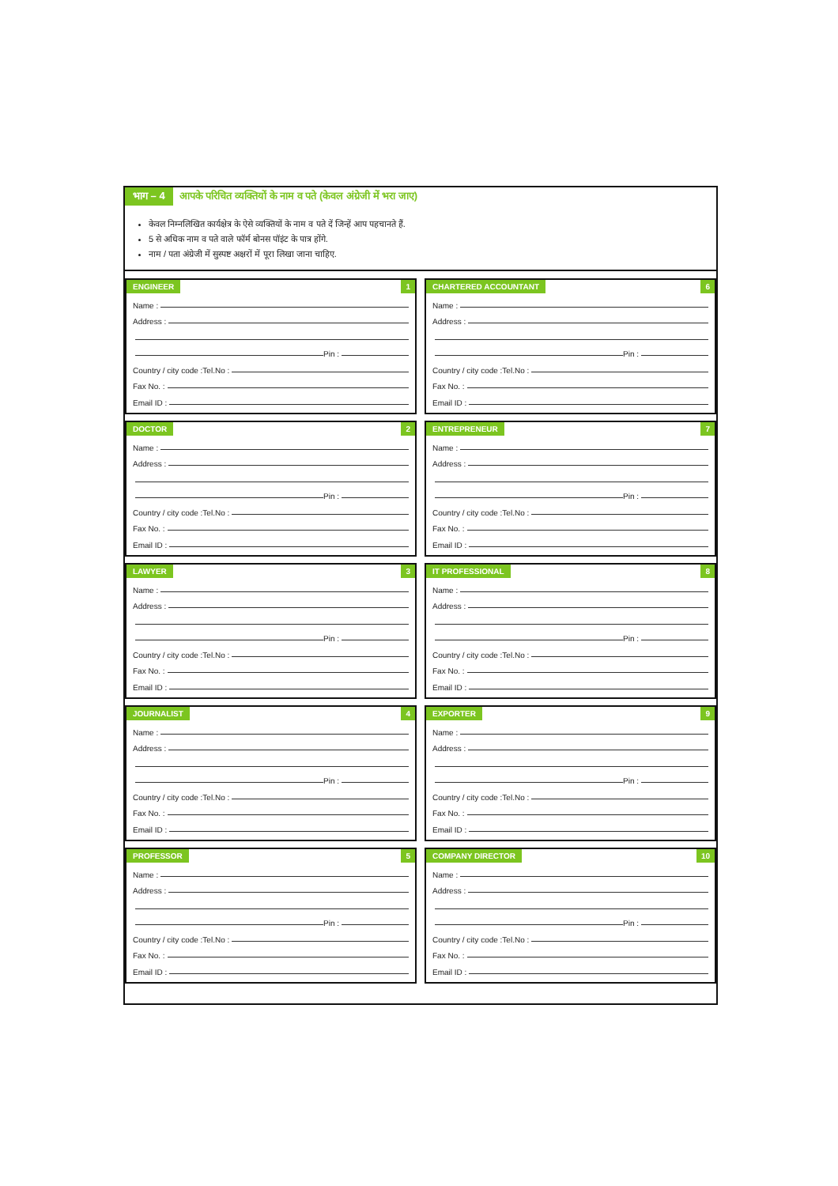भाग – 4 आपके परिचित व्यक्तियों के नाम व पते (केवल अंग्रेजी में भरा जाए)
केवल निम्नलिखित कार्यक्षेत्र के ऐसे व्यक्तियों के नाम व पते दें जिन्हें आप पहचानते हैं.
5 से अधिक नाम व पते वाले फॉर्म बोनस पॉइंट के पात्र होंगे.
नाम / पता अंग्रेजी में सुस्पष्ट अक्षरों में पूरा लिखा जाना चाहिए.
ENGINEER 1
Name :
Address :
Pin :
Country / city code :Tel.No :
Fax No. :
Email ID :
CHARTERED ACCOUNTANT 6
Name :
Address :
Pin :
Country / city code :Tel.No :
Fax No. :
Email ID :
DOCTOR 2
Name :
Address :
Pin :
Country / city code :Tel.No :
Fax No. :
Email ID :
ENTREPRENEUR 7
Name :
Address :
Pin :
Country / city code :Tel.No :
Fax No. :
Email ID :
LAWYER 3
Name :
Address :
Pin :
Country / city code :Tel.No :
Fax No. :
Email ID :
IT PROFESSIONAL 8
Name :
Address :
Pin :
Country / city code :Tel.No :
Fax No. :
Email ID :
JOURNALIST 4
Name :
Address :
Pin :
Country / city code :Tel.No :
Fax No. :
Email ID :
EXPORTER 9
Name :
Address :
Pin :
Country / city code :Tel.No :
Fax No. :
Email ID :
PROFESSOR 5
Name :
Address :
Pin :
Country / city code :Tel.No :
Fax No. :
Email ID :
COMPANY DIRECTOR 10
Name :
Address :
Pin :
Country / city code :Tel.No :
Fax No. :
Email ID :